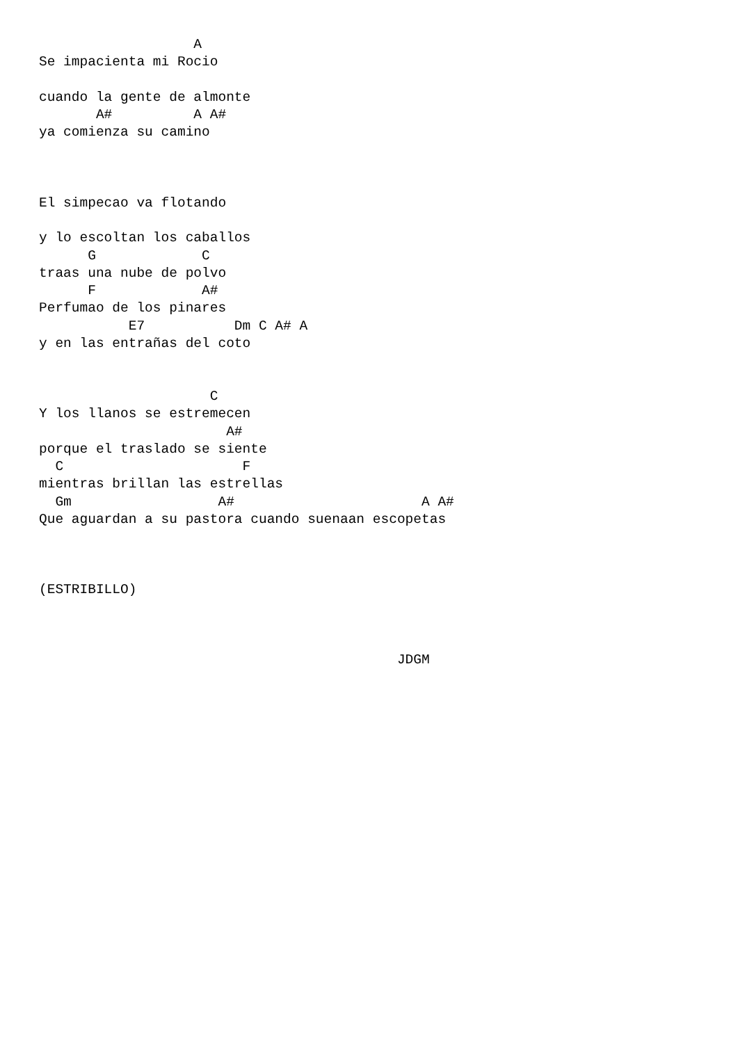A
Se impacienta mi Rocio

cuando la gente de almonte
       A#          A A#
ya comienza su camino



El simpecao va flotando

y lo escoltan los caballos
      G             C
traas una nube de polvo
      F             A#
Perfumao de los pinares
           E7           Dm C A# A
y en las entrañas del coto


                     C
Y los llanos se estremecen
                       A#
porque el traslado se siente
  C                      F
mientras brillan las estrellas
  Gm                  A#                       A A#
Que aguardan a su pastora cuando suenaan escopetas



(ESTRIBILLO)



                                            JDGM